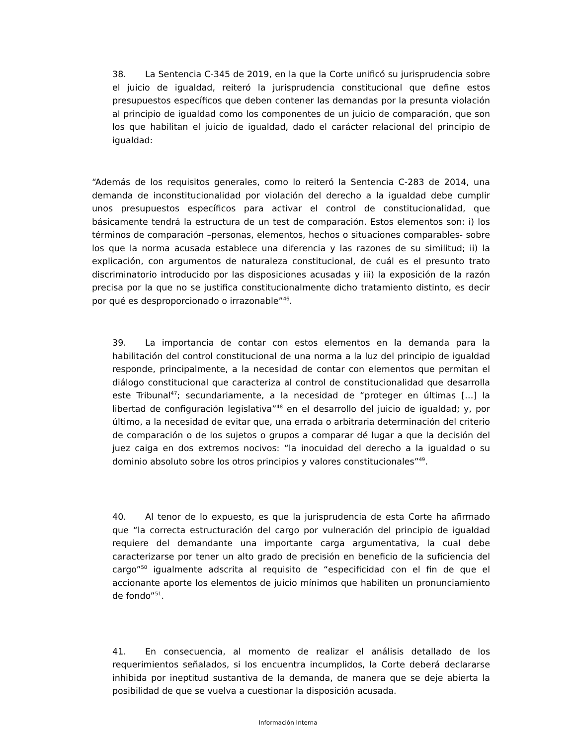38. La Sentencia C-345 de 2019, en la que la Corte unificó su jurisprudencia sobre el juicio de igualdad, reiteró la jurisprudencia constitucional que define estos presupuestos específicos que deben contener las demandas por la presunta violación al principio de igualdad como los componentes de un juicio de comparación, que son los que habilitan el juicio de igualdad, dado el carácter relacional del principio de igualdad:
“Además de los requisitos generales, como lo reiteró la Sentencia C-283 de 2014, una demanda de inconstitucionalidad por violación del derecho a la igualdad debe cumplir unos presupuestos específicos para activar el control de constitucionalidad, que básicamente tendrá la estructura de un test de comparación. Estos elementos son: i) los términos de comparación –personas, elementos, hechos o situaciones comparables- sobre los que la norma acusada establece una diferencia y las razones de su similitud; ii) la explicación, con argumentos de naturaleza constitucional, de cuál es el presunto trato discriminatorio introducido por las disposiciones acusadas y iii) la exposición de la razón precisa por la que no se justifica constitucionalmente dicho tratamiento distinto, es decir por qué es desproporcionado o irrazonable”<sup>46</sup>.
39. La importancia de contar con estos elementos en la demanda para la habilitación del control constitucional de una norma a la luz del principio de igualdad responde, principalmente, a la necesidad de contar con elementos que permitan el diálogo constitucional que caracteriza al control de constitucionalidad que desarrolla este Tribunal<sup>47</sup>; secundariamente, a la necesidad de “proteger en últimas […] la libertad de configuración legislativa”<sup>48</sup> en el desarrollo del juicio de igualdad; y, por último, a la necesidad de evitar que, una errada o arbitraria determinación del criterio de comparación o de los sujetos o grupos a comparar dé lugar a que la decisión del juez caiga en dos extremos nocivos: “la inocuidad del derecho a la igualdad o su dominio absoluto sobre los otros principios y valores constitucionales”<sup>49</sup>.
40. Al tenor de lo expuesto, es que la jurisprudencia de esta Corte ha afirmado que “la correcta estructuración del cargo por vulneración del principio de igualdad requiere del demandante una importante carga argumentativa, la cual debe caracterizarse por tener un alto grado de precisión en beneficio de la suficiencia del cargo”<sup>50</sup> igualmente adscrita al requisito de “especificidad con el fin de que el accionante aporte los elementos de juicio mínimos que habiliten un pronunciamiento de fondo”<sup>51</sup>.
41. En consecuencia, al momento de realizar el análisis detallado de los requerimientos señalados, si los encuentra incumplidos, la Corte deberá declararse inhibida por ineptitud sustantiva de la demanda, de manera que se deje abierta la posibilidad de que se vuelva a cuestionar la disposición acusada.
Información Interna